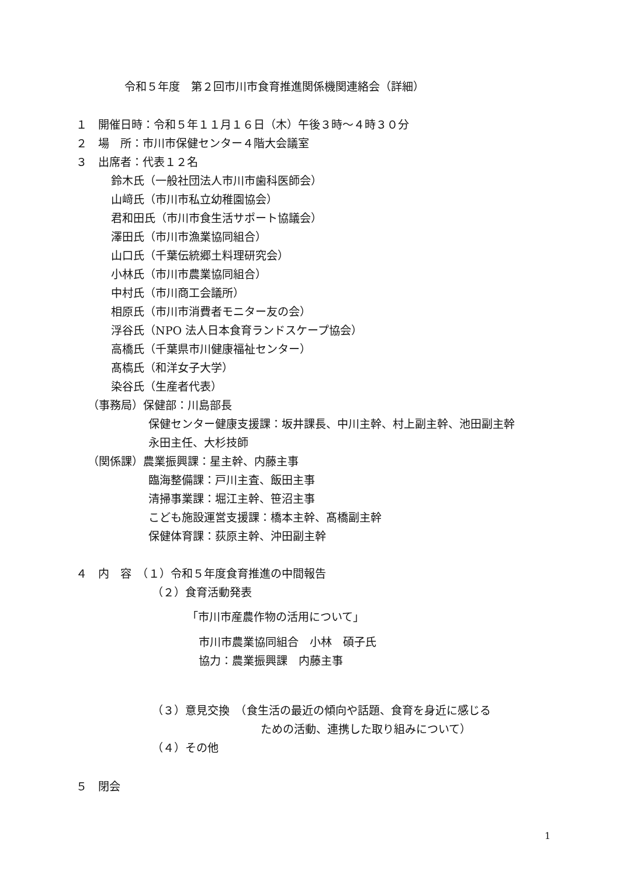令和５年度　第２回市川市食育推進関係機関連絡会（詳細）
１　開催日時：令和５年１１月１６日（木）午後３時～４時３０分
２　場　所：市川市保健センター４階大会議室
３　出席者：代表１２名
鈴木氏（一般社団法人市川市歯科医師会）
山﨑氏（市川市私立幼稚園協会）
君和田氏（市川市食生活サポート協議会）
澤田氏（市川市漁業協同組合）
山口氏（千葉伝統郷土料理研究会）
小林氏（市川市農業協同組合）
中村氏（市川商工会議所）
相原氏（市川市消費者モニター友の会）
浮谷氏（NPO 法人日本食育ランドスケープ協会）
高橋氏（千葉県市川健康福祉センター）
髙槗氏（和洋女子大学）
染谷氏（生産者代表）
（事務局）保健部：川島部長
保健センター健康支援課：坂井課長、中川主幹、村上副主幹、池田副主幹
永田主任、大杉技師
（関係課）農業振興課：星主幹、内藤主事
臨海整備課：戸川主査、飯田主事
清掃事業課：堀江主幹、笹沼主事
こども施設運営支援課：橋本主幹、髙橋副主幹
保健体育課：荻原主幹、沖田副主幹
４　内　容　（１）令和５年度食育推進の中間報告
（２）食育活動発表
「市川市産農作物の活用について」
市川市農業協同組合　小林　碩子氏
協力：農業振興課　内藤主事
（３）意見交換　（食生活の最近の傾向や話題、食育を身近に感じる
ための活動、連携した取り組みについて）
（４）その他
５　閉会
1